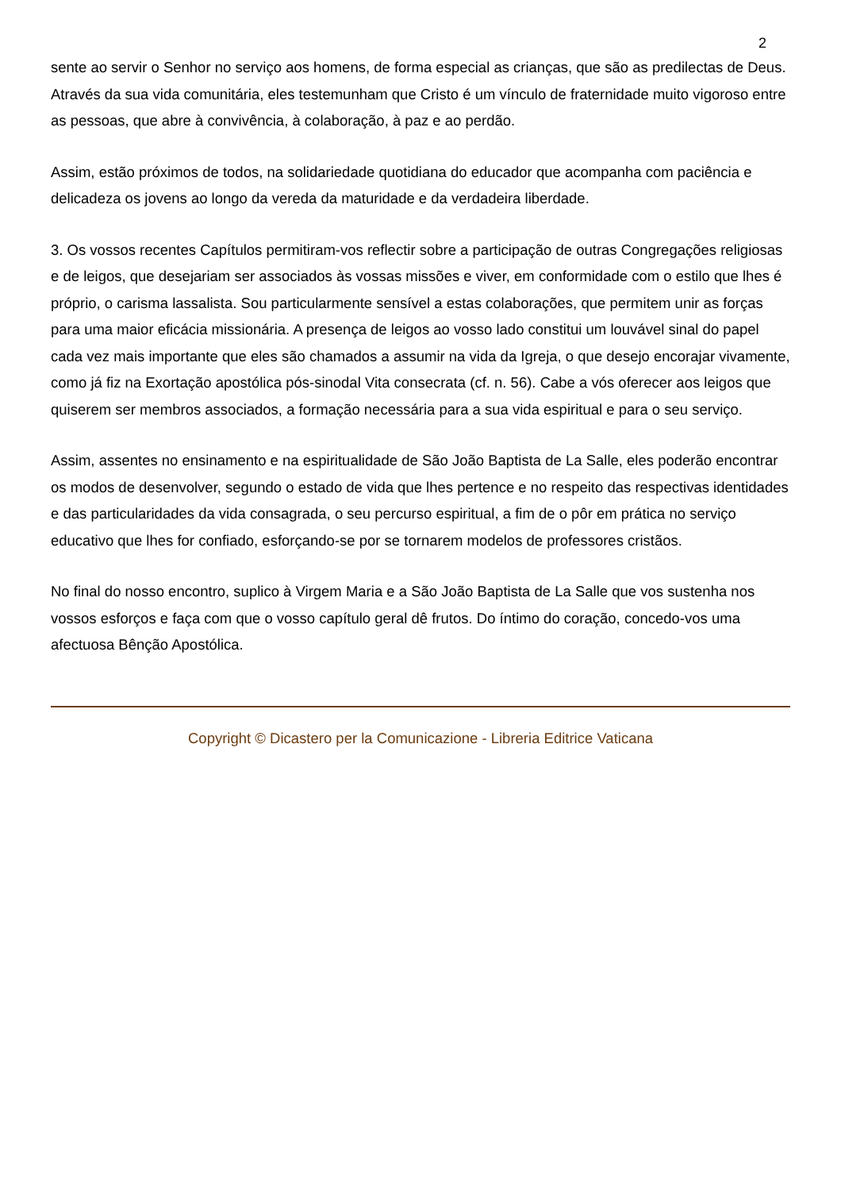2
sente ao servir o Senhor no serviço aos homens, de forma especial as crianças, que são as predilectas de Deus. Através da sua vida comunitária, eles testemunham que Cristo é um vínculo de fraternidade muito vigoroso entre as pessoas, que abre à convivência, à colaboração, à paz e ao perdão.
Assim, estão próximos de todos, na solidariedade quotidiana do educador que acompanha com paciência e delicadeza os jovens ao longo da vereda da maturidade e da verdadeira liberdade.
3. Os vossos recentes Capítulos permitiram-vos reflectir sobre a participação de outras Congregações religiosas e de leigos, que desejariam ser associados às vossas missões e viver, em conformidade com o estilo que lhes é próprio, o carisma lassalista. Sou particularmente sensível a estas colaborações, que permitem unir as forças para uma maior eficácia missionária. A presença de leigos ao vosso lado constitui um louvável sinal do papel cada vez mais importante que eles são chamados a assumir na vida da Igreja, o que desejo encorajar vivamente, como já fiz na Exortação apostólica pós-sinodal Vita consecrata (cf. n. 56). Cabe a vós oferecer aos leigos que quiserem ser membros associados, a formação necessária para a sua vida espiritual e para o seu serviço.
Assim, assentes no ensinamento e na espiritualidade de São João Baptista de La Salle, eles poderão encontrar os modos de desenvolver, segundo o estado de vida que lhes pertence e no respeito das respectivas identidades e das particularidades da vida consagrada, o seu percurso espiritual, a fim de o pôr em prática no serviço educativo que lhes for confiado, esforçando-se por se tornarem modelos de professores cristãos.
No final do nosso encontro, suplico à Virgem Maria e a São João Baptista de La Salle que vos sustenha nos vossos esforços e faça com que o vosso capítulo geral dê frutos. Do íntimo do coração, concedo-vos uma afectuosa Bênção Apostólica.
Copyright © Dicastero per la Comunicazione - Libreria Editrice Vaticana